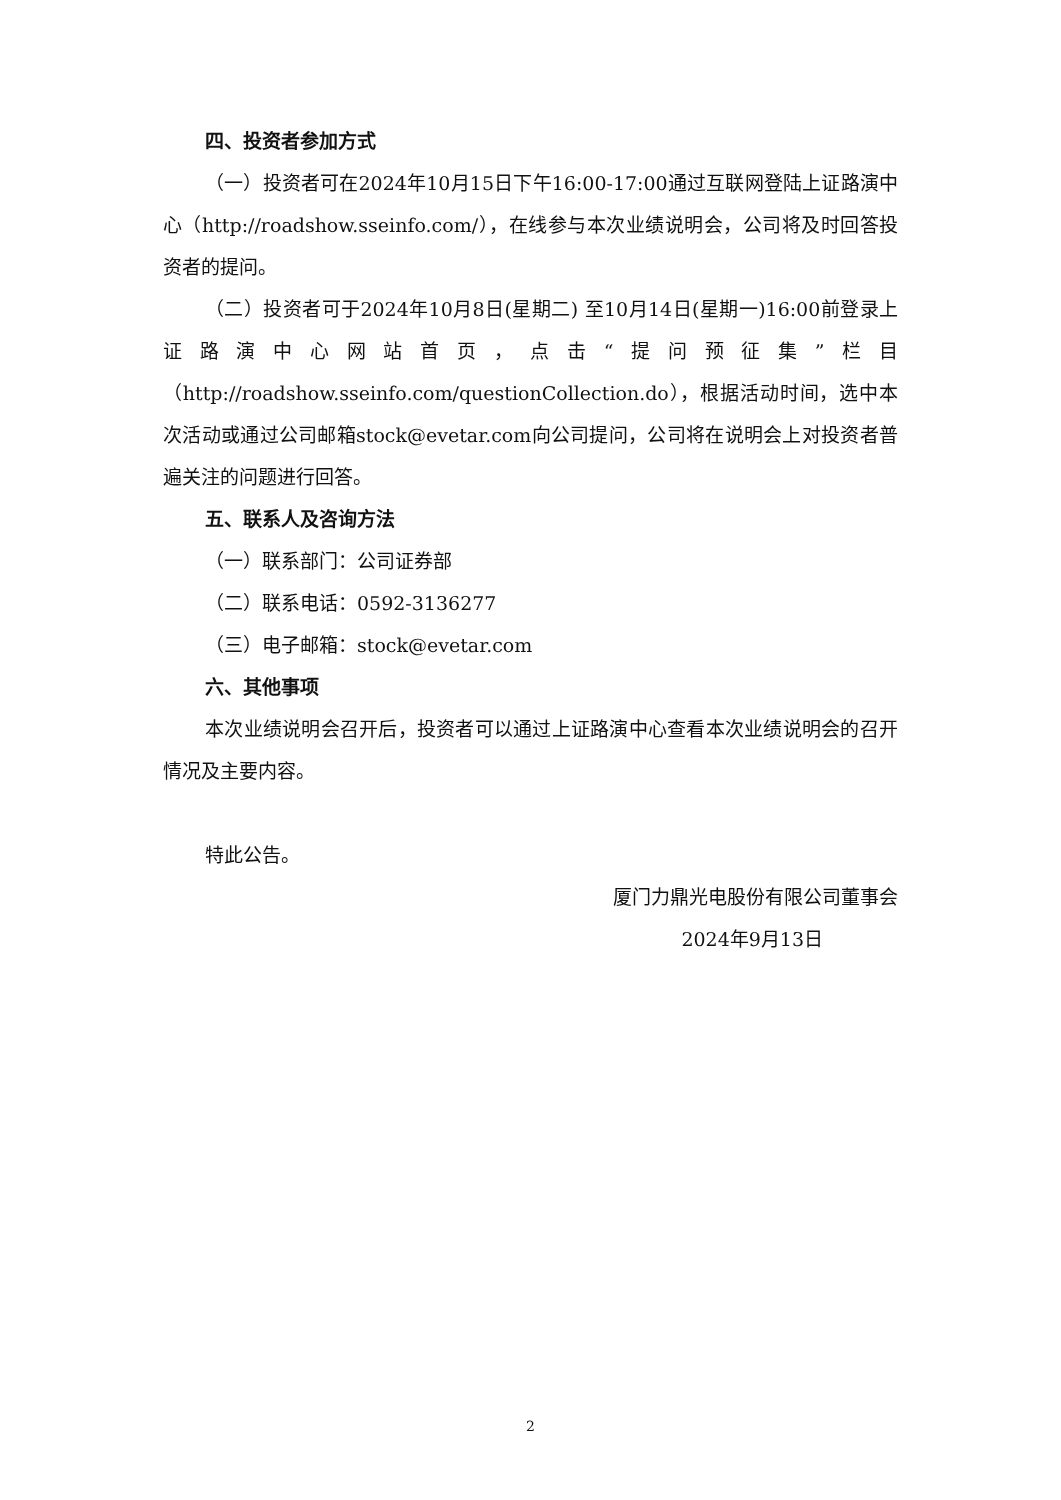四、投资者参加方式
（一）投资者可在2024年10月15日下午16:00-17:00通过互联网登陆上证路演中心（http://roadshow.sseinfo.com/），在线参与本次业绩说明会，公司将及时回答投资者的提问。
（二）投资者可于2024年10月8日(星期二) 至10月14日(星期一)16:00前登录上证路演中心网站首页，点击“提问预征集”栏目（http://roadshow.sseinfo.com/questionCollection.do），根据活动时间，选中本次活动或通过公司邮箱stock@evetar.com向公司提问，公司将在说明会上对投资者普遍关注的问题进行回答。
五、联系人及咨询方法
（一）联系部门：公司证券部
（二）联系电话：0592-3136277
（三）电子邮箱：stock@evetar.com
六、其他事项
本次业绩说明会召开后，投资者可以通过上证路演中心查看本次业绩说明会的召开情况及主要内容。
特此公告。
厦门力鼎光电股份有限公司董事会
2024年9月13日
2